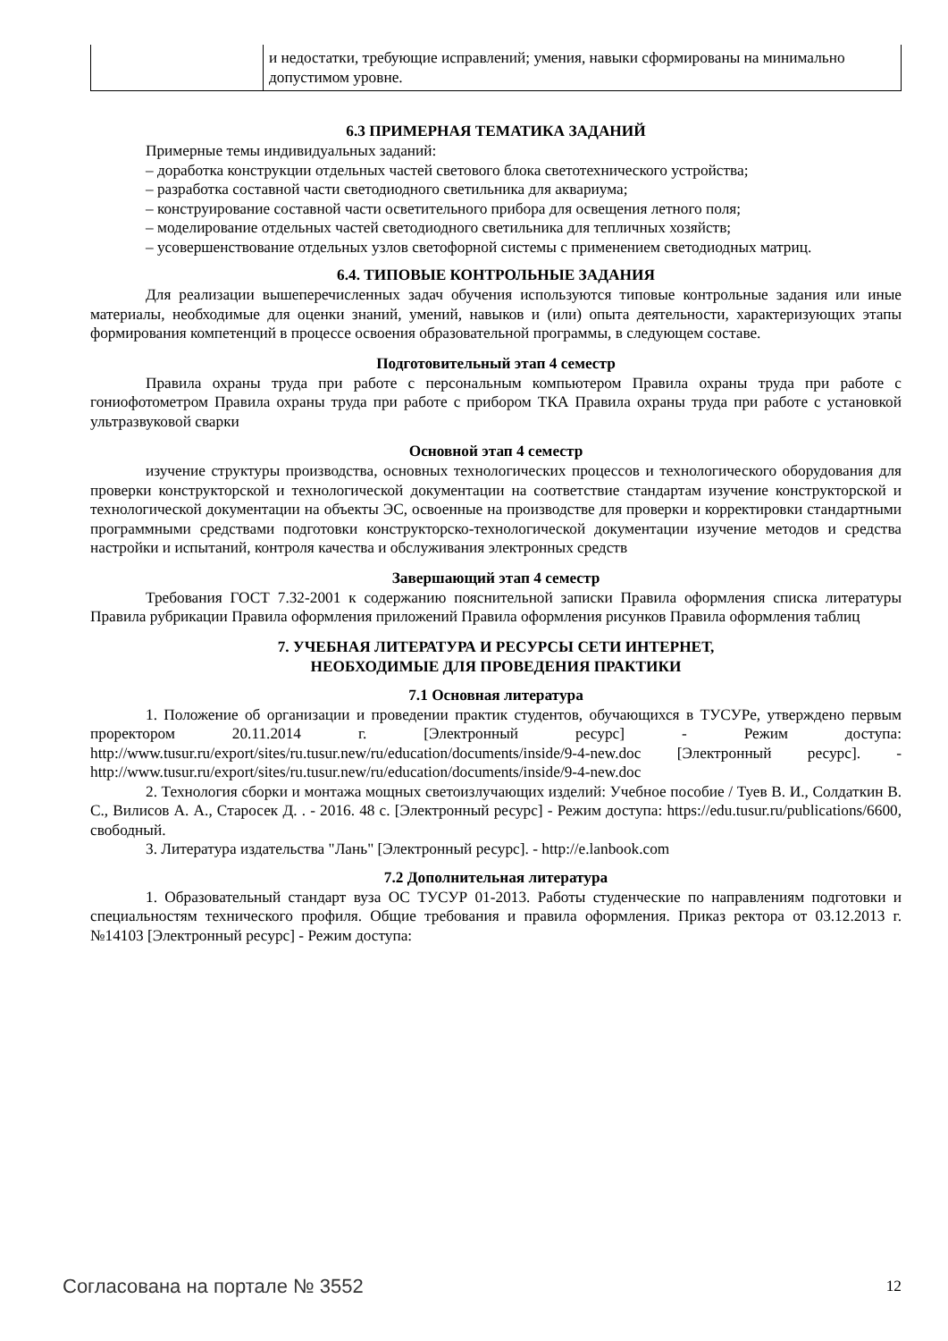| | и недостатки, требующие исправлений; умения, навыки сформированы на минимально допустимом уровне. |
6.3 ПРИМЕРНАЯ ТЕМАТИКА ЗАДАНИЙ
Примерные темы индивидуальных заданий:
– доработка конструкции отдельных частей светового блока светотехнического устройства;
– разработка составной части светодиодного светильника для аквариума;
– конструирование составной части осветительного прибора для освещения летного поля;
– моделирование отдельных частей светодиодного светильника для тепличных хозяйств;
– усовершенствование отдельных узлов светофорной системы с применением светодиодных матриц.
6.4. ТИПОВЫЕ КОНТРОЛЬНЫЕ ЗАДАНИЯ
Для реализации вышеперечисленных задач обучения используются типовые контрольные задания или иные материалы, необходимые для оценки знаний, умений, навыков и (или) опыта деятельности, характеризующих этапы формирования компетенций в процессе освоения образовательной программы, в следующем составе.
Подготовительный этап 4 семестр
Правила охраны труда при работе с персональным компьютером Правила охраны труда при работе с гониофотометром Правила охраны труда при работе с прибором ТКА Правила охраны труда при работе с установкой ультразвуковой сварки
Основной этап 4 семестр
изучение структуры производства, основных технологических процессов и технологического оборудования для проверки конструкторской и технологической документации на соответствие стандартам изучение конструкторской и технологической документации на объекты ЭС, освоенные на производстве для проверки и корректировки стандартными программными средствами подготовки конструкторско-технологической документации изучение методов и средства настройки и испытаний, контроля качества и обслуживания электронных средств
Завершающий этап 4 семестр
Требования ГОСТ 7.32-2001 к содержанию пояснительной записки Правила оформления списка литературы Правила рубрикации Правила оформления приложений Правила оформления рисунков Правила оформления таблиц
7. УЧЕБНАЯ ЛИТЕРАТУРА И РЕСУРСЫ СЕТИ ИНТЕРНЕТ,
НЕОБХОДИМЫЕ ДЛЯ ПРОВЕДЕНИЯ ПРАКТИКИ
7.1 Основная литература
1. Положение об организации и проведении практик студентов, обучающихся в ТУСУРе, утверждено первым проректором 20.11.2014 г. [Электронный ресурс] - Режим доступа: http://www.tusur.ru/export/sites/ru.tusur.new/ru/education/documents/inside/9-4-new.doc [Электронный ресурс]. - http://www.tusur.ru/export/sites/ru.tusur.new/ru/education/documents/inside/9-4-new.doc
2. Технология сборки и монтажа мощных светоизлучающих изделий: Учебное пособие / Туев В. И., Солдаткин В. С., Вилисов А. А., Старосек Д. . - 2016. 48 с. [Электронный ресурс] - Режим доступа: https://edu.tusur.ru/publications/6600, свободный.
3. Литература издательства "Лань" [Электронный ресурс]. - http://e.lanbook.com
7.2 Дополнительная литература
1. Образовательный стандарт вуза ОС ТУСУР 01-2013. Работы студенческие по направлениям подготовки и специальностям технического профиля. Общие требования и правила оформления. Приказ ректора от 03.12.2013 г. №14103 [Электронный ресурс] - Режим доступа:
Согласована на портале № 3552 12